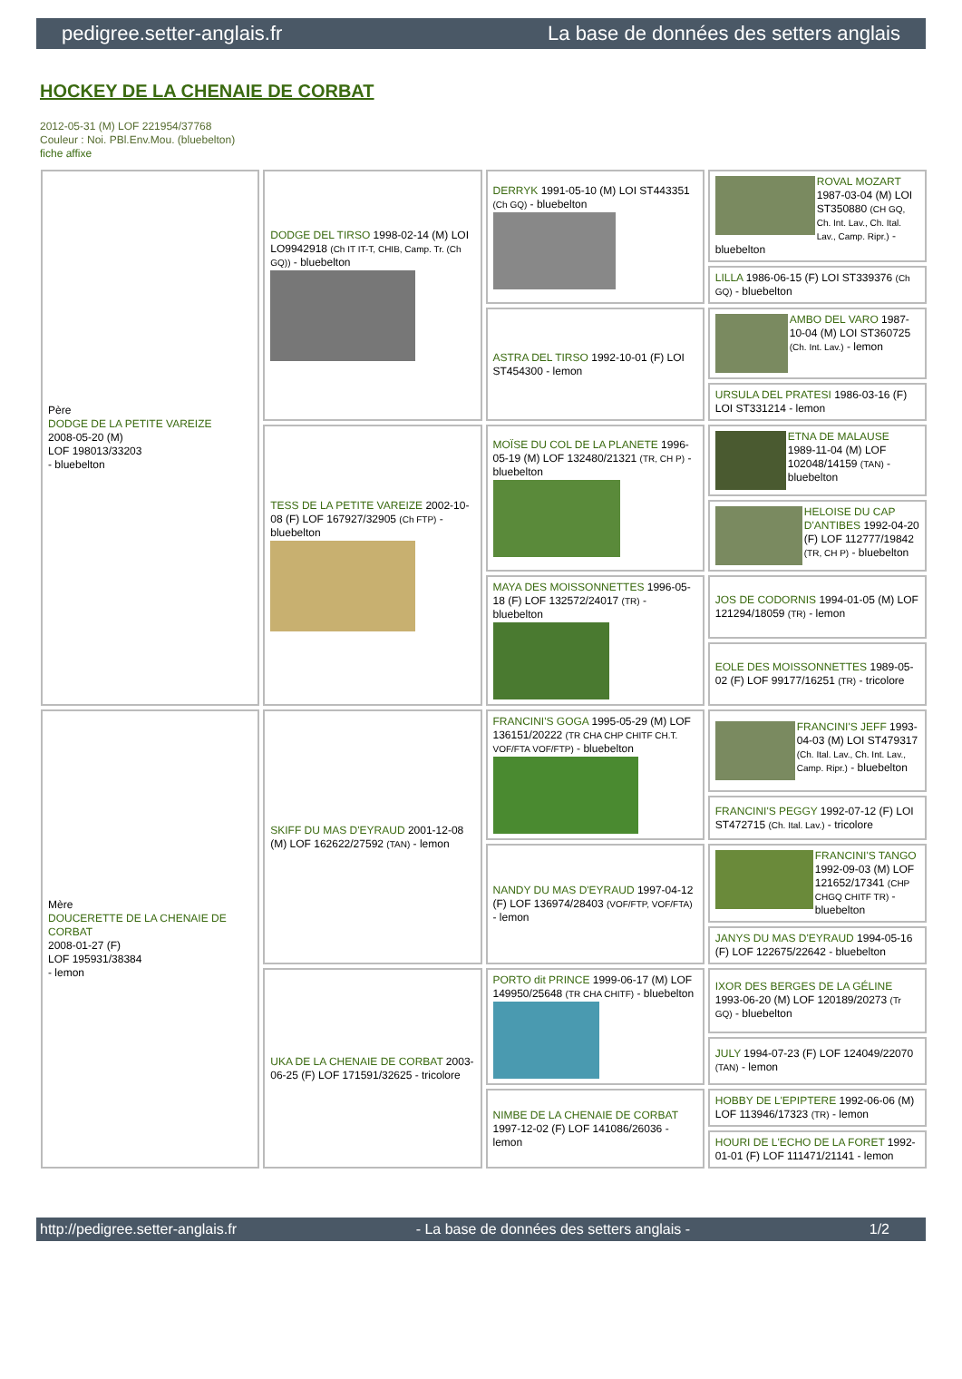pedigree.setter-anglais.fr La base de données des setters anglais
HOCKEY DE LA CHENAIE DE CORBAT
2012-05-31 (M) LOF 221954/37768
Couleur : Noi. PBl.Env.Mou. (bluebelton)
fiche affixe
| Père DODGE DE LA PETITE VAREIZE 2008-05-20 (M) LOF 198013/33203 - bluebelton | DODGE DEL TIRSO 1998-02-14 (M) LOI LO9942918 (Ch IT IT-T, CHIB, Camp. Tr. (Ch GQ)) - bluebelton | DERRYK 1991-05-10 (M) LOI ST443351 (Ch GQ) - bluebelton | ROVAL MOZART 1987-03-04 (M) LOI ST350880 (CH GQ, Ch. Int. Lav., Ch. Ital. Lav., Camp. Ripr.) - bluebelton |
| | | | LILLA 1986-06-15 (F) LOI ST339376 (Ch GQ) - bluebelton |
| | | ASTRA DEL TIRSO 1992-10-01 (F) LOI ST454300 - lemon | AMBO DEL VARO 1987-10-04 (M) LOI ST360725 (Ch. Int. Lav.) - lemon |
| | | | URSULA DEL PRATESI 1986-03-16 (F) LOI ST331214 - lemon |
| | TESS DE LA PETITE VAREIZE 2002-10-08 (F) LOF 167927/32905 (Ch FTP) - bluebelton | MOÏSE DU COL DE LA PLANETE 1996-05-19 (M) LOF 132480/21321 (TR, CH P) - bluebelton | ETNA DE MALAUSE 1989-11-04 (M) LOF 102048/14159 (TAN) - bluebelton |
| | | | HELOISE DU CAP D'ANTIBES 1992-04-20 (F) LOF 112777/19842 (TR, CH P) - bluebelton |
| | | MAYA DES MOISSONNETTES 1996-05-18 (F) LOF 132572/24017 (TR) - bluebelton | JOS DE CODORNIS 1994-01-05 (M) LOF 121294/18059 (TR) - lemon |
| | | | EOLE DES MOISSONNETTES 1989-05-02 (F) LOF 99177/16251 (TR) - tricolore |
| Mère DOUCERETTE DE LA CHENAIE DE CORBAT 2008-01-27 (F) LOF 195931/38384 - lemon | SKIFF DU MAS D'EYRAUD 2001-12-08 (M) LOF 162622/27592 (TAN) - lemon | FRANCINI'S GOGA 1995-05-29 (M) LOF 136151/20222 (TR CHA CHP CHITF CH.T. VOF/FTA VOF/FTP) - bluebelton | FRANCINI'S JEFF 1993-04-03 (M) LOI ST479317 (Ch. Ital. Lav., Ch. Int. Lav., Camp. Ripr.) - bluebelton |
| | | | FRANCINI'S PEGGY 1992-07-12 (F) LOI ST472715 (Ch. Ital. Lav.) - tricolore |
| | | NANDY DU MAS D'EYRAUD 1997-04-12 (F) LOF 136974/28403 (VOF/FTP, VOF/FTA) - lemon | FRANCINI'S TANGO 1992-09-03 (M) LOF 121652/17341 (CHP CHGQ CHITF TR) - bluebelton |
| | | | JANYS DU MAS D'EYRAUD 1994-05-16 (F) LOF 122675/22642 - bluebelton |
| | UKA DE LA CHENAIE DE CORBAT 2003-06-25 (F) LOF 171591/32625 - tricolore | PORTO dit PRINCE 1999-06-17 (M) LOF 149950/25648 (TR CHA CHITF) - bluebelton | IXOR DES BERGES DE LA GÉLINE 1993-06-20 (M) LOF 120189/20273 (Tr GQ) - bluebelton |
| | | | JULY 1994-07-23 (F) LOF 124049/22070 (TAN) - lemon |
| | | NIMBE DE LA CHENAIE DE CORBAT 1997-12-02 (F) LOF 141086/26036 - lemon | HOBBY DE L'EPIPTERE 1992-06-06 (M) LOF 113946/17323 (TR) - lemon |
| | | | HOURI DE L'ECHO DE LA FORET 1992-01-01 (F) LOF 111471/21141 - lemon |
http://pedigree.setter-anglais.fr - La base de données des setters anglais - 1/2